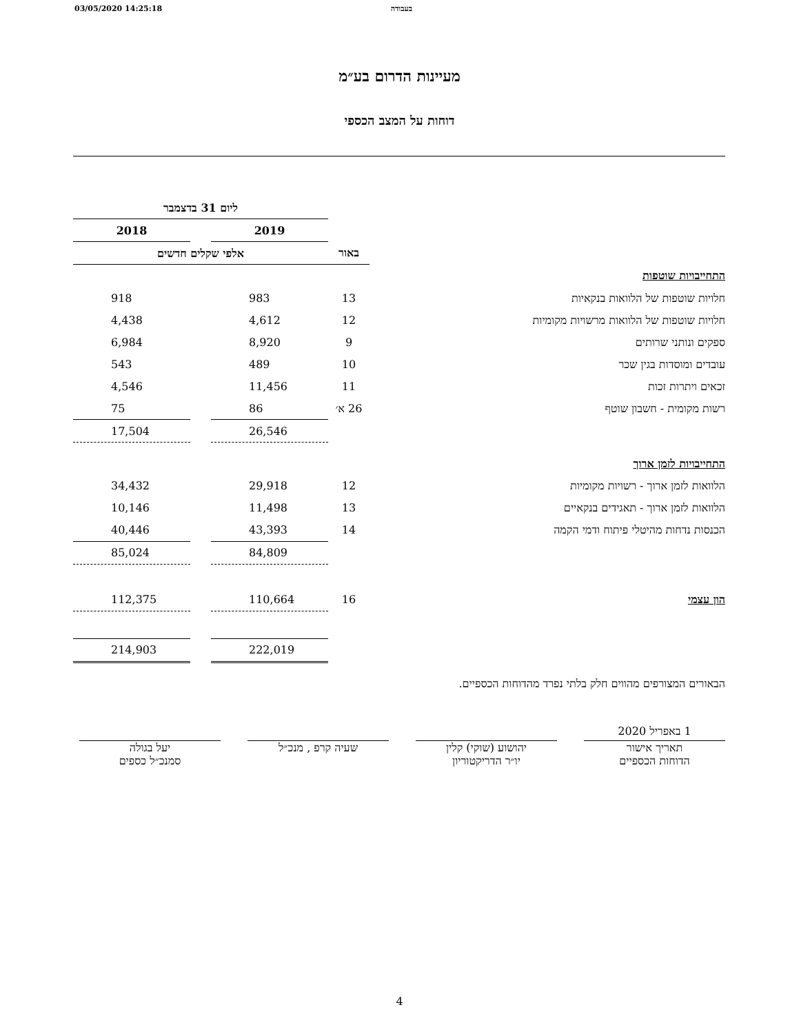03/05/2020 14:25:18 בעבודה
מעיינות הדרום בע״מ
דוחות על המצב הכספי
| | | ליום 31 בדצמבר | | |
| --- | --- | --- | --- | --- |
| | | 2019 | | 2018 |
| | באור | אלפי שקלים חדשים | | |
| התחייבויות שוטפות | | | | |
| חלויות שוטפות של הלוואות בנקאיות | 13 | 983 | | 918 |
| חלויות שוטפות של הלוואות מרשויות מקומיות | 12 | 4,612 | | 4,438 |
| ספקים ונותני שרותים | 9 | 8,920 | | 6,984 |
| עובדים ומוסדות בגין שכר | 10 | 489 | | 543 |
| זכאים ויתרות זכות | 11 | 11,456 | | 4,546 |
| רשות מקומית - חשבון שוטף | 26 א׳ | 86 | | 75 |
| | | 26,546 | | 17,504 |
| התחייבויות לזמן ארוך | | | | |
| הלוואות לזמן ארוך - רשויות מקומיות | 12 | 29,918 | | 34,432 |
| הלוואות לזמן ארוך - תאגידים בנקאיים | 13 | 11,498 | | 10,146 |
| הכנסות נדחות מהיטלי פיתוח ודמי הקמה | 14 | 43,393 | | 40,446 |
| | | 84,809 | | 85,024 |
| הון עצמי | 16 | 110,664 | | 112,375 |
| | | 222,019 | | 214,903 |
הבאורים המצורפים מהווים חלק בלתי נפרד מהדוחות הכספיים.
1 באפריל 2020
תאריך אישור
הדוחות הכספיים
יהושוע (שוקי) קלין
יו״ר הדריקטוריון
שעיה קרפ , מנכ״ל
יעל בגולה
סמנכ״ל כספים
4